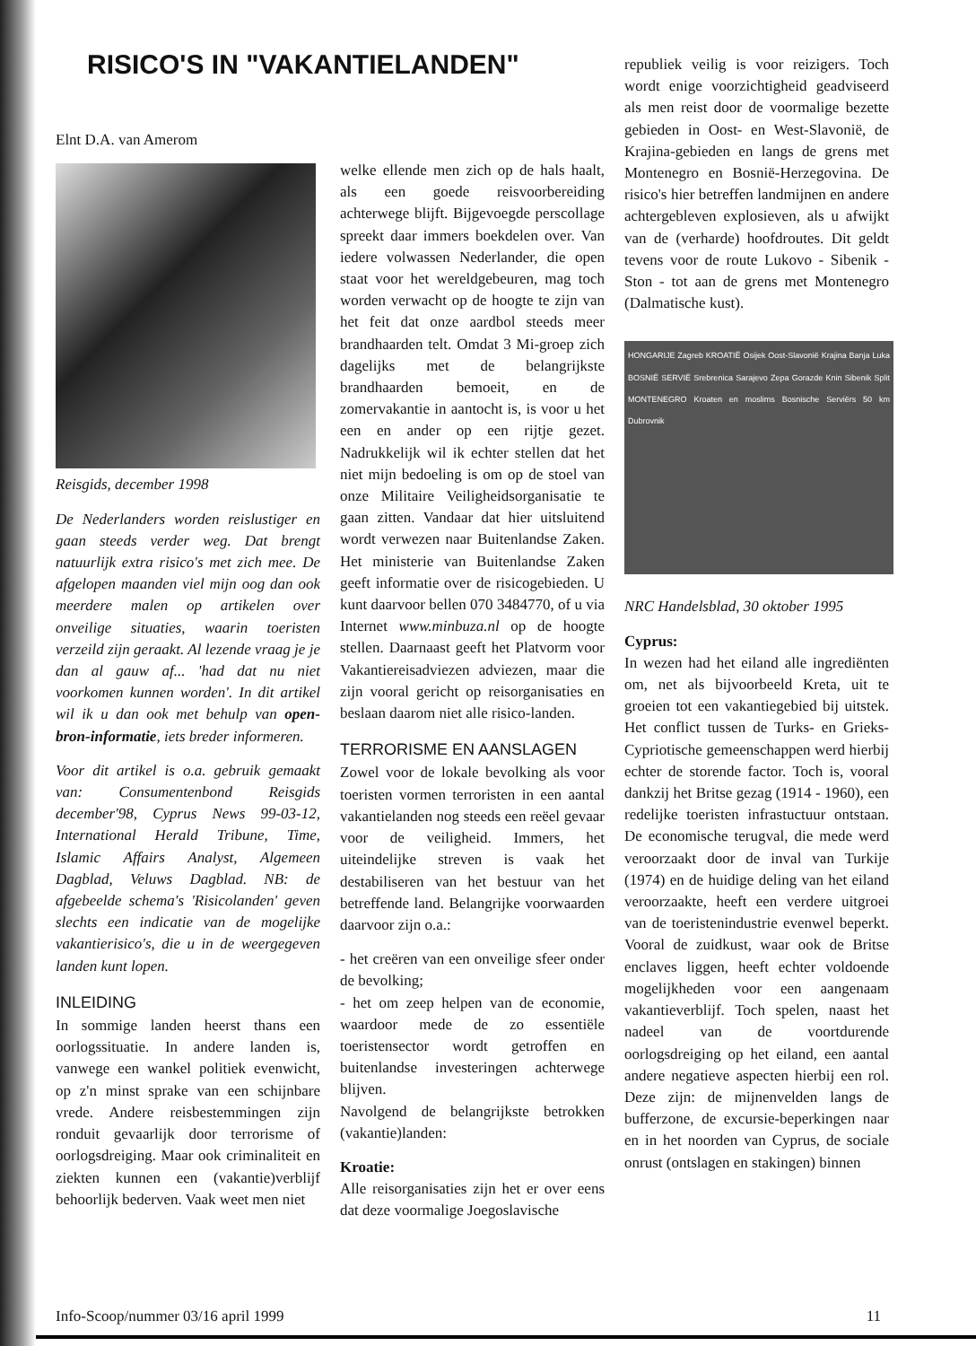RISICO'S IN "VAKANTIELANDEN"
Elnt D.A. van Amerom
Reisgids, december 1998
De Nederlanders worden reislustiger en gaan steeds verder weg. Dat brengt natuurlijk extra risico's met zich mee. De afgelopen maanden viel mijn oog dan ook meerdere malen op artikelen over onveilige situaties, waarin toeristen verzeild zijn geraakt. Al lezende vraag je je dan al gauw af... 'had dat nu niet voorkomen kunnen worden'. In dit artikel wil ik u dan ook met behulp van open-bron-informatie, iets breder informeren.
Voor dit artikel is o.a. gebruik gemaakt van: Consumentenbond Reisgids december'98, Cyprus News 99-03-12, International Herald Tribune, Time, Islamic Affairs Analyst, Algemeen Dagblad, Veluws Dagblad. NB: de afgebeelde schema's 'Risicolanden' geven slechts een indicatie van de mogelijke vakantierisico's, die u in de weergegeven landen kunt lopen.
INLEIDING
In sommige landen heerst thans een oorlogssituatie. In andere landen is, vanwege een wankel politiek evenwicht, op z'n minst sprake van een schijnbare vrede. Andere reisbestemmingen zijn ronduit gevaarlijk door terrorisme of oorlogsdreiging. Maar ook criminaliteit en ziekten kunnen een (vakantie)verblijf behoorlijk bederven. Vaak weet men niet
welke ellende men zich op de hals haalt, als een goede reisvoorbereiding achterwege blijft. Bijgevoegde perscollage spreekt daar immers boekdelen over. Van iedere volwassen Nederlander, die open staat voor het wereldgebeuren, mag toch worden verwacht op de hoogte te zijn van het feit dat onze aardbol steeds meer brandhaarden telt. Omdat 3 Mi-groep zich dagelijks met de belangrijkste brandhaarden bemoeit, en de zomervakantie in aantocht is, is voor u het een en ander op een rijtje gezet. Nadrukkelijk wil ik echter stellen dat het niet mijn bedoeling is om op de stoel van onze Militaire Veiligheidsorganisatie te gaan zitten. Vandaar dat hier uitsluitend wordt verwezen naar Buitenlandse Zaken. Het ministerie van Buitenlandse Zaken geeft informatie over de risicogebieden. U kunt daarvoor bellen 070 3484770, of u via Internet www.minbuza.nl op de hoogte stellen. Daarnaast geeft het Platvorm voor Vakantiereisadviezen adviezen, maar die zijn vooral gericht op reisorganisaties en beslaan daarom niet alle risico-landen.
TERRORISME EN AANSLAGEN
Zowel voor de lokale bevolking als voor toeristen vormen terroristen in een aantal vakantielanden nog steeds een reëel gevaar voor de veiligheid. Immers, het uiteindelijke streven is vaak het destabiliseren van het bestuur van het betreffende land. Belangrijke voorwaarden daarvoor zijn o.a.:
- het creëren van een onveilige sfeer onder de bevolking;
- het om zeep helpen van de economie, waardoor mede de zo essentiële toeristensector wordt getroffen en buitenlandse investeringen achterwege blijven.
Navolgend de belangrijkste betrokken (vakantie)landen:
Kroatie:
Alle reisorganisaties zijn het er over eens dat deze voormalige Joegoslavische
republiek veilig is voor reizigers. Toch wordt enige voorzichtigheid geadviseerd als men reist door de voormalige bezette gebieden in Oost- en West-Slavonië, de Krajina-gebieden en langs de grens met Montenegro en Bosnië-Herzegovina. De risico's hier betreffen landmijnen en andere achtergebleven explosieven, als u afwijkt van de (verharde) hoofdroutes. Dit geldt tevens voor de route Lukovo - Sibenik - Ston - tot aan de grens met Montenegro (Dalmatische kust).
HONGARIJE Zagreb KROATIË Osijek Oost-Slavonië Krajina Banja Luka BOSNIË SERVIË Srebrenica Sarajevo Zepa Gorazde Knin Sibenik Split MONTENEGRO Kroaten en moslims Bosnische Serviërs 50 km Dubrovnik
NRC Handelsblad, 30 oktober 1995
Cyprus:
In wezen had het eiland alle ingrediënten om, net als bijvoorbeeld Kreta, uit te groeien tot een vakantiegebied bij uitstek. Het conflict tussen de Turks- en Grieks-Cypriotische gemeenschappen werd hierbij echter de storende factor. Toch is, vooral dankzij het Britse gezag (1914 - 1960), een redelijke toeristen infrastuctuur ontstaan. De economische terugval, die mede werd veroorzaakt door de inval van Turkije (1974) en de huidige deling van het eiland veroorzaakte, heeft een verdere uitgroei van de toeristenindustrie evenwel beperkt. Vooral de zuidkust, waar ook de Britse enclaves liggen, heeft echter voldoende mogelijkheden voor een aangenaam vakantieverblijf. Toch spelen, naast het nadeel van de voortdurende oorlogsdreiging op het eiland, een aantal andere negatieve aspecten hierbij een rol. Deze zijn: de mijnenvelden langs de bufferzone, de excursie-beperkingen naar en in het noorden van Cyprus, de sociale onrust (ontslagen en stakingen) binnen
Info-Scoop/nummer 03/16 april 1999 11